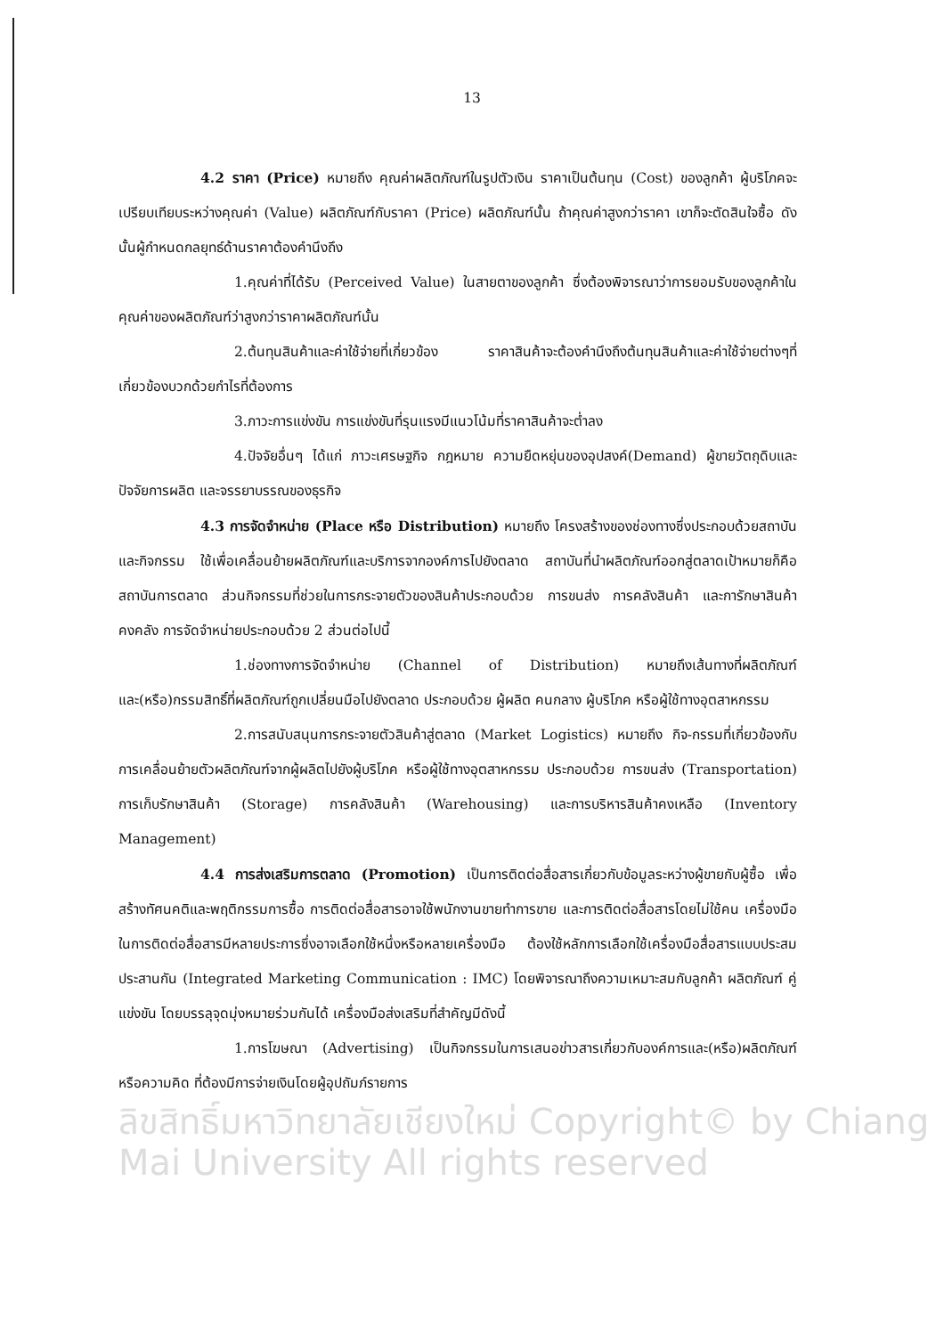13
4.2 ราคา (Price) หมายถึง คุณค่าผลิตภัณฑ์ในรูปตัวเงิน ราคาเป็นต้นทุน (Cost) ของลูกค้า ผู้บริโภคจะเปรียบเทียบระหว่างคุณค่า (Value) ผลิตภัณฑ์กับราคา (Price) ผลิตภัณฑ์นั้น ถ้าคุณค่าสูงกว่าราคา เขาก็จะตัดสินใจซื้อ ดังนั้นผู้กำหนดกลยุทธ์ด้านราคาต้องคำนึงถึง
1.คุณค่าที่ได้รับ (Perceived Value) ในสายตาของลูกค้า ซึ่งต้องพิจารณาว่าการยอมรับของลูกค้าในคุณค่าของผลิตภัณฑ์ว่าสูงกว่าราคาผลิตภัณฑ์นั้น
2.ต้นทุนสินค้าและค่าใช้จ่ายที่เกี่ยวข้อง ราคาสินค้าจะต้องคำนึงถึงต้นทุนสินค้าและค่าใช้จ่ายต่างๆที่เกี่ยวข้องบวกด้วยกำไรที่ต้องการ
3.ภาวะการแข่งขัน การแข่งขันที่รุนแรงมีแนวโน้มที่ราคาสินค้าจะต่ำลง
4.ปัจจัยอื่นๆ ได้แก่ ภาวะเศรษฐกิจ กฎหมาย ความยืดหยุ่นของอุปสงค์(Demand) ผู้ขายวัตถุดิบและปัจจัยการผลิต และจรรยาบรรณของธุรกิจ
4.3 การจัดจำหน่าย (Place หรือ Distribution) หมายถึง โครงสร้างของช่องทางซึ่งประกอบด้วยสถาบันและกิจกรรม ใช้เพื่อเคลื่อนย้ายผลิตภัณฑ์และบริการจากองค์การไปยังตลาด สถาบันที่นำผลิตภัณฑ์ออกสู่ตลาดเป้าหมายก็คือ สถาบันการตลาด ส่วนกิจกรรมที่ช่วยในการกระจายตัวของสินค้าประกอบด้วย การขนส่ง การคลังสินค้า และการักษาสินค้าคงคลัง การจัดจำหน่ายประกอบด้วย 2 ส่วนต่อไปนี้
1.ช่องทางการจัดจำหน่าย (Channel of Distribution) หมายถึงเส้นทางที่ผลิตภัณฑ์และ(หรือ)กรรมสิทธิ์ที่ผลิตภัณฑ์ถูกเปลี่ยนมือไปยังตลาด ประกอบด้วย ผู้ผลิต คนกลาง ผู้บริโภค หรือผู้ใช้ทางอุตสาหกรรม
2.การสนับสนุนการกระจายตัวสินค้าสู่ตลาด (Market Logistics) หมายถึง กิจ-กรรมที่เกี่ยวข้องกับการเคลื่อนย้ายตัวผลิตภัณฑ์จากผู้ผลิตไปยังผู้บริโภค หรือผู้ใช้ทางอุตสาหกรรม ประกอบด้วย การขนส่ง (Transportation) การเก็บรักษาสินค้า (Storage) การคลังสินค้า (Warehousing) และการบริหารสินค้าคงเหลือ (Inventory Management)
4.4 การส่งเสริมการตลาด (Promotion) เป็นการติดต่อสื่อสารเกี่ยวกับข้อมูลระหว่างผู้ขายกับผู้ซื้อ เพื่อสร้างทัศนคติและพฤติกรรมการซื้อ การติดต่อสื่อสารอาจใช้พนักงานขายทำการขาย และการติดต่อสื่อสารโดยไม่ใช้คน เครื่องมือในการติดต่อสื่อสารมีหลายประการซึ่งอาจเลือกใช้หนึ่งหรือหลายเครื่องมือ ต้องใช้หลักการเลือกใช้เครื่องมือสื่อสารแบบประสมประสานกัน (Integrated Marketing Communication : IMC) โดยพิจารณาถึงความเหมาะสมกับลูกค้า ผลิตภัณฑ์ คู่แข่งขัน โดยบรรลุจุดมุ่งหมายร่วมกันได้ เครื่องมือส่งเสริมที่สำคัญมีดังนี้
1.การโฆษณา (Advertising) เป็นกิจกรรมในการเสนอข่าวสารเกี่ยวกับองค์การและ(หรือ)ผลิตภัณฑ์ หรือความคิด ที่ต้องมีการจ่ายเงินโดยผู้อุปถัมภ์รายการ
ลิขสิทธิ์มหาวิทยาลัยเชียงใหม่ Copyright© by Chiang Mai University All rights reserved